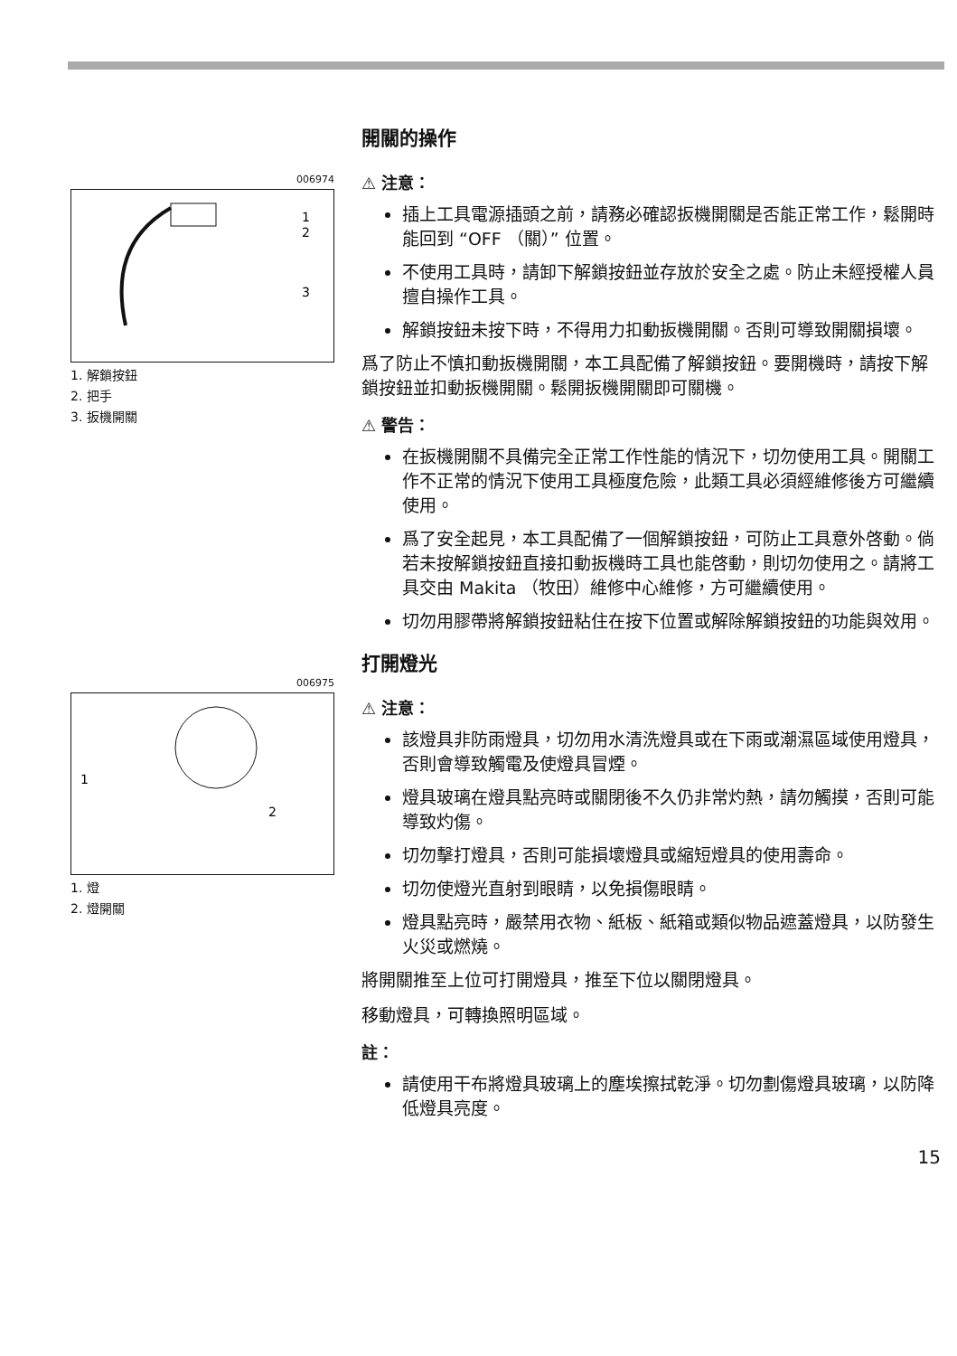006974
1
2
3
1. 解鎖按鈕
2. 把手
3. 扳機開關
開關的操作
⚠ 注意：
插上工具電源插頭之前，請務必確認扳機開關是否能正常工作，鬆開時能回到 “OFF （關）” 位置。
不使用工具時，請卸下解鎖按鈕並存放於安全之處。防止未經授權人員擅自操作工具。
解鎖按鈕未按下時，不得用力扣動扳機開關。否則可導致開關損壞。
爲了防止不慎扣動扳機開關，本工具配備了解鎖按鈕。要開機時，請按下解鎖按鈕並扣動扳機開關。鬆開扳機開關即可關機。
⚠ 警告：
在扳機開關不具備完全正常工作性能的情況下，切勿使用工具。開關工作不正常的情況下使用工具極度危險，此類工具必須經維修後方可繼續使用。
爲了安全起見，本工具配備了一個解鎖按鈕，可防止工具意外啓動。倘若未按解鎖按鈕直接扣動扳機時工具也能啓動，則切勿使用之。請將工具交由 Makita （牧田）維修中心維修，方可繼續使用。
切勿用膠帶將解鎖按鈕粘住在按下位置或解除解鎖按鈕的功能與效用。
006975
1
2
1. 燈
2. 燈開關
打開燈光
⚠ 注意：
該燈具非防雨燈具，切勿用水清洗燈具或在下雨或潮濕區域使用燈具，否則會導致觸電及使燈具冒煙。
燈具玻璃在燈具點亮時或關閉後不久仍非常灼熱，請勿觸摸，否則可能導致灼傷。
切勿擊打燈具，否則可能損壞燈具或縮短燈具的使用壽命。
切勿使燈光直射到眼睛，以免損傷眼睛。
燈具點亮時，嚴禁用衣物、紙板、紙箱或類似物品遮蓋燈具，以防發生火災或燃燒。
將開關推至上位可打開燈具，推至下位以關閉燈具。
移動燈具，可轉換照明區域。
註：
請使用干布將燈具玻璃上的塵埃擦拭乾淨。切勿劃傷燈具玻璃，以防降低燈具亮度。
15